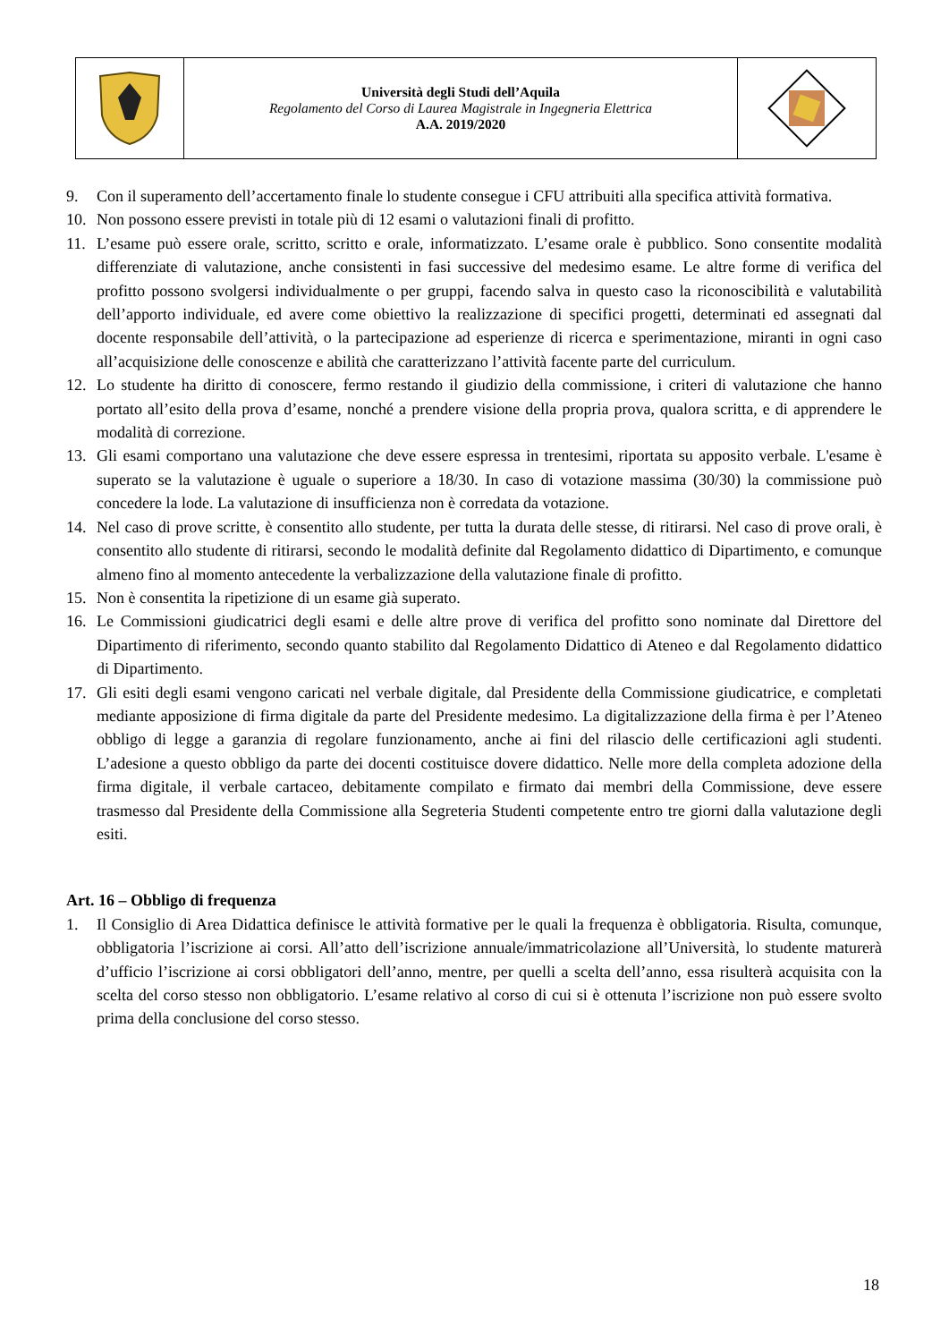Università degli Studi dell’Aquila
Regolamento del Corso di Laurea Magistrale in Ingegneria Elettrica
A.A. 2019/2020
9. Con il superamento dell’accertamento finale lo studente consegue i CFU attribuiti alla specifica attività formativa.
10. Non possono essere previsti in totale più di 12 esami o valutazioni finali di profitto.
11. L’esame può essere orale, scritto, scritto e orale, informatizzato. L’esame orale è pubblico. Sono consentite modalità differenziate di valutazione, anche consistenti in fasi successive del medesimo esame. Le altre forme di verifica del profitto possono svolgersi individualmente o per gruppi, facendo salva in questo caso la riconoscibilità e valutabilità dell’apporto individuale, ed avere come obiettivo la realizzazione di specifici progetti, determinati ed assegnati dal docente responsabile dell’attività, o la partecipazione ad esperienze di ricerca e sperimentazione, miranti in ogni caso all’acquisizione delle conoscenze e abilità che caratterizzano l’attività facente parte del curriculum.
12. Lo studente ha diritto di conoscere, fermo restando il giudizio della commissione, i criteri di valutazione che hanno portato all’esito della prova d’esame, nonché a prendere visione della propria prova, qualora scritta, e di apprendere le modalità di correzione.
13. Gli esami comportano una valutazione che deve essere espressa in trentesimi, riportata su apposito verbale. L'esame è superato se la valutazione è uguale o superiore a 18/30. In caso di votazione massima (30/30) la commissione può concedere la lode. La valutazione di insufficienza non è corredata da votazione.
14. Nel caso di prove scritte, è consentito allo studente, per tutta la durata delle stesse, di ritirarsi. Nel caso di prove orali, è consentito allo studente di ritirarsi, secondo le modalità definite dal Regolamento didattico di Dipartimento, e comunque almeno fino al momento antecedente la verbalizzazione della valutazione finale di profitto.
15. Non è consentita la ripetizione di un esame già superato.
16. Le Commissioni giudicatrici degli esami e delle altre prove di verifica del profitto sono nominate dal Direttore del Dipartimento di riferimento, secondo quanto stabilito dal Regolamento Didattico di Ateneo e dal Regolamento didattico di Dipartimento.
17. Gli esiti degli esami vengono caricati nel verbale digitale, dal Presidente della Commissione giudicatrice, e completati mediante apposizione di firma digitale da parte del Presidente medesimo. La digitalizzazione della firma è per l’Ateneo obbligo di legge a garanzia di regolare funzionamento, anche ai fini del rilascio delle certificazioni agli studenti. L’adesione a questo obbligo da parte dei docenti costituisce dovere didattico. Nelle more della completa adozione della firma digitale, il verbale cartaceo, debitamente compilato e firmato dai membri della Commissione, deve essere trasmesso dal Presidente della Commissione alla Segreteria Studenti competente entro tre giorni dalla valutazione degli esiti.
Art. 16 – Obbligo di frequenza
1. Il Consiglio di Area Didattica definisce le attività formative per le quali la frequenza è obbligatoria. Risulta, comunque, obbligatoria l’iscrizione ai corsi. All’atto dell’iscrizione annuale/immatricolazione all’Università, lo studente maturerà d’ufficio l’iscrizione ai corsi obbligatori dell’anno, mentre, per quelli a scelta dell’anno, essa risulterà acquisita con la scelta del corso stesso non obbligatorio. L’esame relativo al corso di cui si è ottenuta l’iscrizione non può essere svolto prima della conclusione del corso stesso.
18